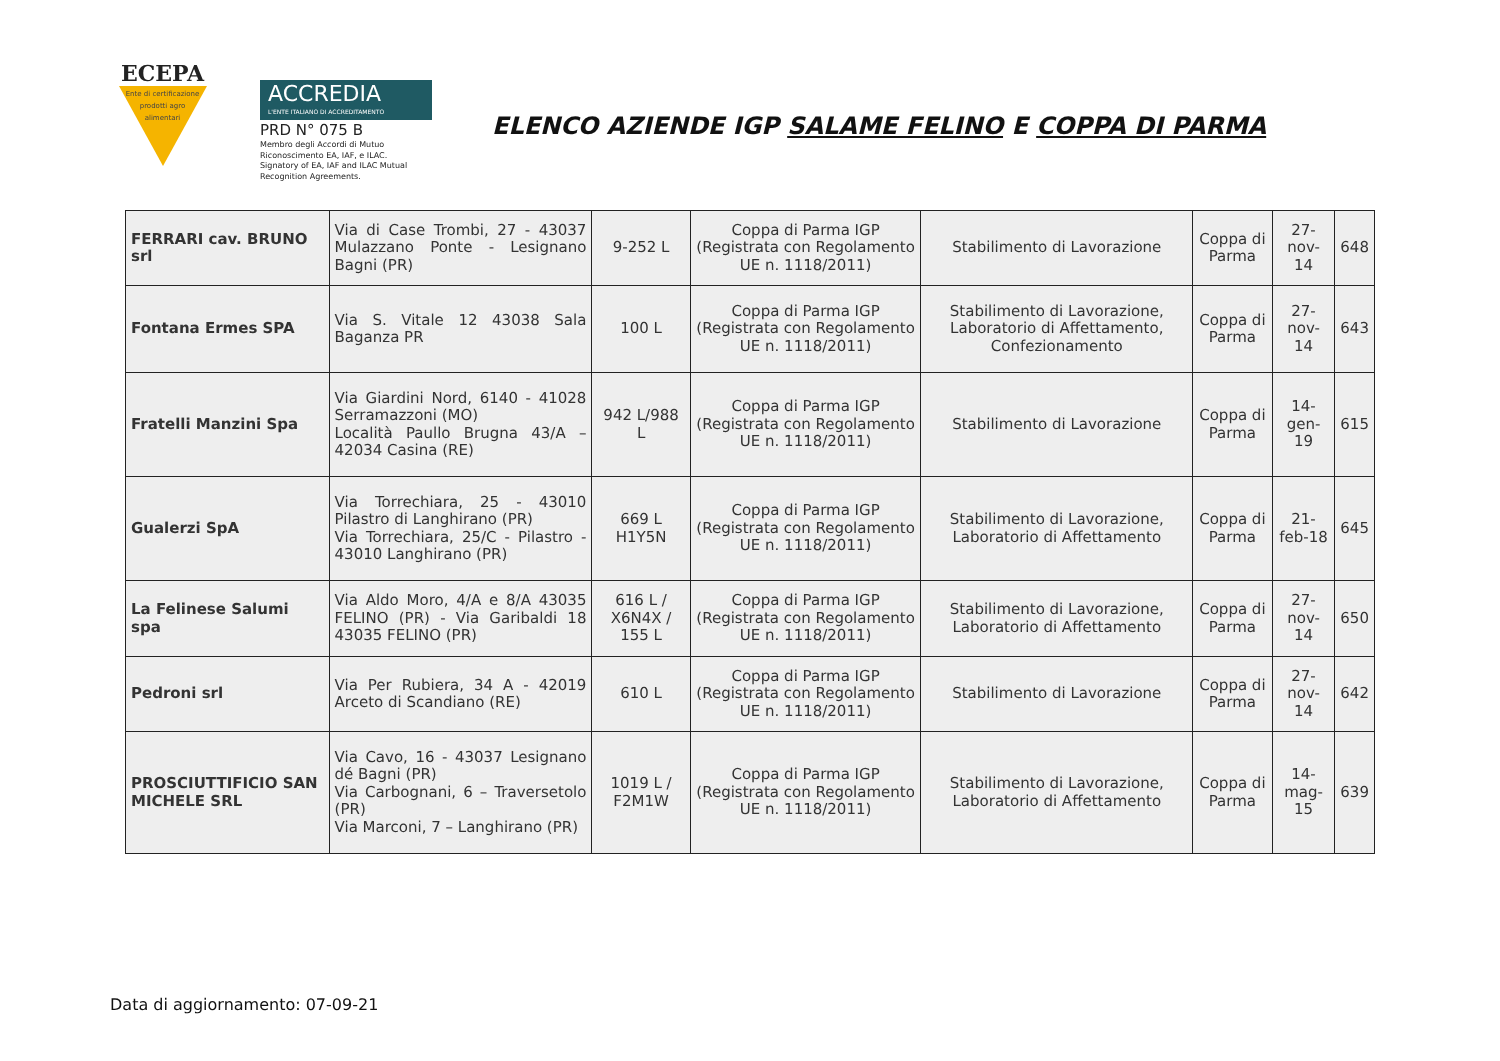ECEPA
Ente di certificazione prodotti agro alimentari
ACCREDIA
L'ENTE ITALIANO DI ACCREDITAMENTO
PRD N° 075 B
Membro degli Accordi di Mutuo
Riconoscimento EA, IAF, e ILAC.
Signatory of EA, IAF and ILAC Mutual
Recognition Agreements.
ELENCO AZIENDE IGP SALAME FELINO E COPPA DI PARMA
| FERRARI cav. BRUNO srl | Via di Case Trombi, 27 - 43037 Mulazzano Ponte - Lesignano Bagni (PR) | 9-252 L | Coppa di Parma IGP (Registrata con Regolamento UE n. 1118/2011) | Stabilimento di Lavorazione | Coppa di Parma | 27-nov-14 | 648 |
| Fontana Ermes SPA | Via S. Vitale 12 43038 Sala Baganza PR | 100 L | Coppa di Parma IGP (Registrata con Regolamento UE n. 1118/2011) | Stabilimento di Lavorazione, Laboratorio di Affettamento, Confezionamento | Coppa di Parma | 27-nov-14 | 643 |
| Fratelli Manzini Spa | Via Giardini Nord, 6140 - 41028 Serramazzoni (MO) Località Paullo Brugna 43/A – 42034 Casina (RE) | 942 L/988 L | Coppa di Parma IGP (Registrata con Regolamento UE n. 1118/2011) | Stabilimento di Lavorazione | Coppa di Parma | 14-gen-19 | 615 |
| Gualerzi SpA | Via Torrechiara, 25 - 43010 Pilastro di Langhirano (PR) Via Torrechiara, 25/C - Pilastro - 43010 Langhirano (PR) | 669 L H1Y5N | Coppa di Parma IGP (Registrata con Regolamento UE n. 1118/2011) | Stabilimento di Lavorazione, Laboratorio di Affettamento | Coppa di Parma | 21-feb-18 | 645 |
| La Felinese Salumi spa | Via Aldo Moro, 4/A e 8/A 43035 FELINO (PR) - Via Garibaldi 18 43035 FELINO (PR) | 616 L / X6N4X / 155 L | Coppa di Parma IGP (Registrata con Regolamento UE n. 1118/2011) | Stabilimento di Lavorazione, Laboratorio di Affettamento | Coppa di Parma | 27-nov-14 | 650 |
| Pedroni srl | Via Per Rubiera, 34 A - 42019 Arceto di Scandiano (RE) | 610 L | Coppa di Parma IGP (Registrata con Regolamento UE n. 1118/2011) | Stabilimento di Lavorazione | Coppa di Parma | 27-nov-14 | 642 |
| PROSCIUTTIFICIO SAN MICHELE SRL | Via Cavo, 16 - 43037 Lesignano dé Bagni (PR) Via Carbognani, 6 – Traversetolo (PR) Via Marconi, 7 – Langhirano (PR) | 1019 L / F2M1W | Coppa di Parma IGP (Registrata con Regolamento UE n. 1118/2011) | Stabilimento di Lavorazione, Laboratorio di Affettamento | Coppa di Parma | 14-mag-15 | 639 |
Data di aggiornamento: 07-09-21